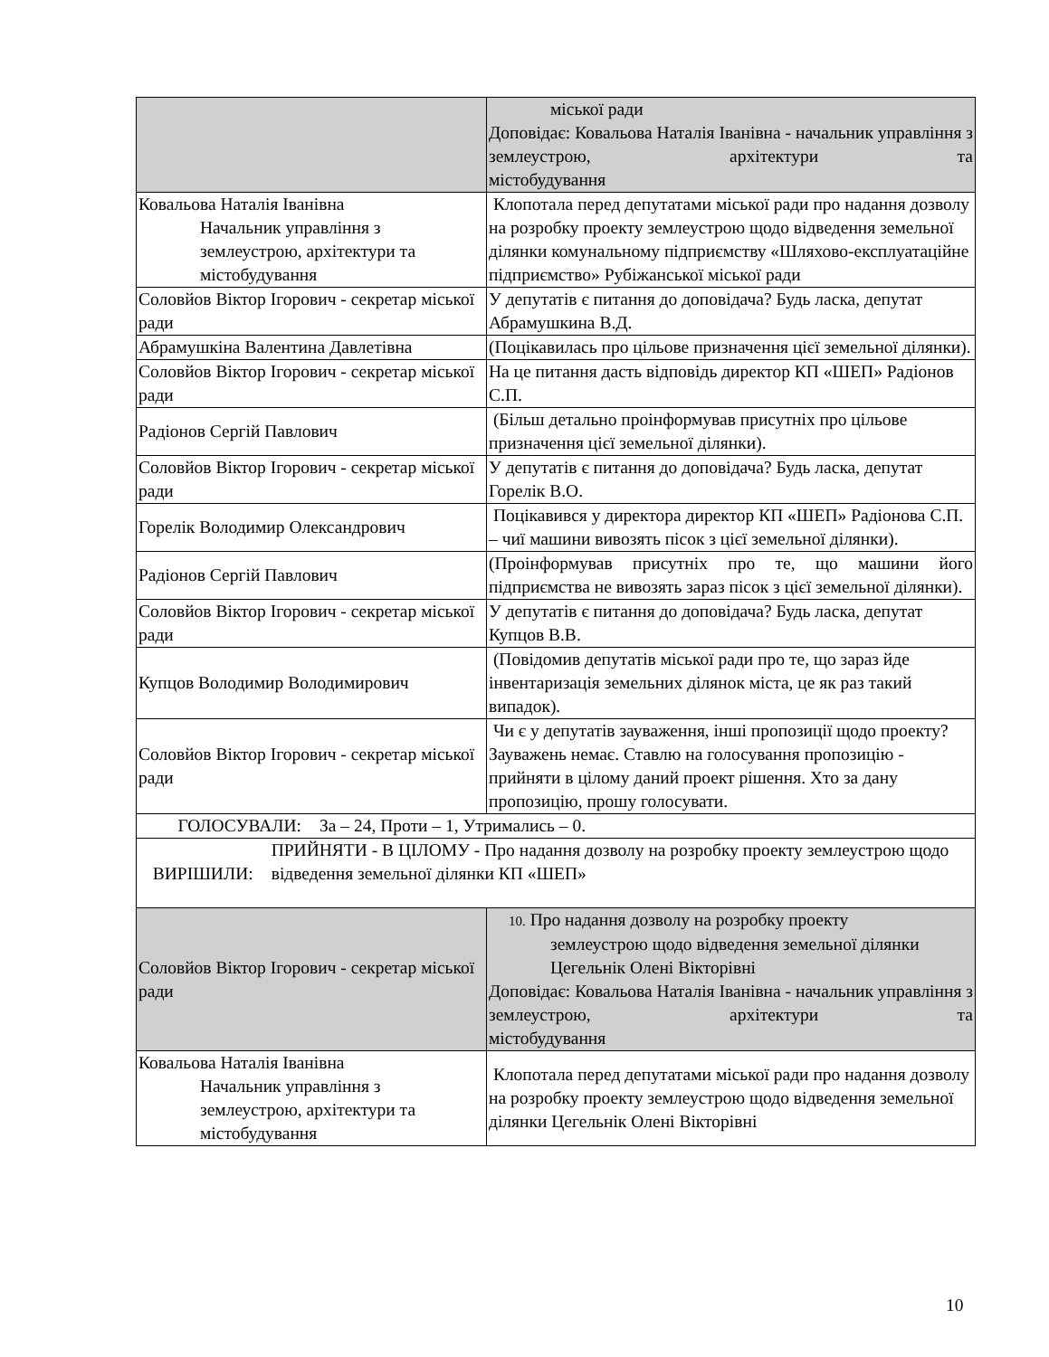| | міської ради Доповідає: Ковальова Наталія Іванівна - начальник управління з землеустрою, архітектури та містобудування |
| Ковальова Наталія Іванівна Начальник управління з землеустрою, архітектури та містобудування | Клопотала перед депутатами міської ради про надання дозволу на розробку проекту землеустрою щодо відведення земельної ділянки комунальному підприємству «Шляхово-експлуатаційне підприємство» Рубіжанської міської ради |
| Соловйов Віктор Ігорович - секретар міської ради | У депутатів є питання до доповідача? Будь ласка, депутат Абрамушкина В.Д. |
| Абрамушкіна Валентина Давлетівна | (Поцікавилась про цільове призначення цієї земельної ділянки). |
| Соловйов Віктор Ігорович - секретар міської ради | На це питання дасть відповідь директор КП «ШЕП» Радіонов С.П. |
| Радіонов Сергій Павлович | (Більш детально проінформував присутніх про цільове призначення цієї земельної ділянки). |
| Соловйов Віктор Ігорович - секретар міської ради | У депутатів є питання до доповідача? Будь ласка, депутат Горелік В.О. |
| Горелік Володимир Олександрович | Поцікавився у директора директор КП «ШЕП» Радіонова С.П. – чиї машини вивозять пісок з цієї земельної ділянки). |
| Радіонов Сергій Павлович | (Проінформував присутніх про те, що машини його підприємства не вивозять зараз пісок з цієї земельної ділянки). |
| Соловйов Віктор Ігорович - секретар міської ради | У депутатів є питання до доповідача? Будь ласка, депутат Купцов В.В. |
| Купцов Володимир Володимирович | (Повідомив депутатів міської ради про те, що зараз йде інвентаризація земельних ділянок міста, це як раз такий випадок). |
| Соловйов Віктор Ігорович - секретар міської ради | Чи є у депутатів зауваження, інші пропозиції щодо проекту? Зауважень немає. Ставлю на голосування пропозицію - прийняти в цілому даний проект рішення. Хто за дану пропозицію, прошу голосувати. |
| ГОЛОСУВАЛИ: За – 24, Проти – 1, Утримались – 0. | |
| ВИРІШИЛИ: ПРИЙНЯТИ - В ЦІЛОМУ - Про надання дозволу на розробку проекту землеустрою щодо відведення земельної ділянки КП «ШЕП» | |
| Соловйов Віктор Ігорович - секретар міської ради | 10. Про надання дозволу на розробку проекту землеустрою щодо відведення земельної ділянки Цегельнік Олені Вікторівні Доповідає: Ковальова Наталія Іванівна - начальник управління з землеустрою, архітектури та містобудування |
| Ковальова Наталія Іванівна Начальник управління з землеустрою, архітектури та містобудування | Клопотала перед депутатами міської ради про надання дозволу на розробку проекту землеустрою щодо відведення земельної ділянки Цегельнік Олені Вікторівні |
10